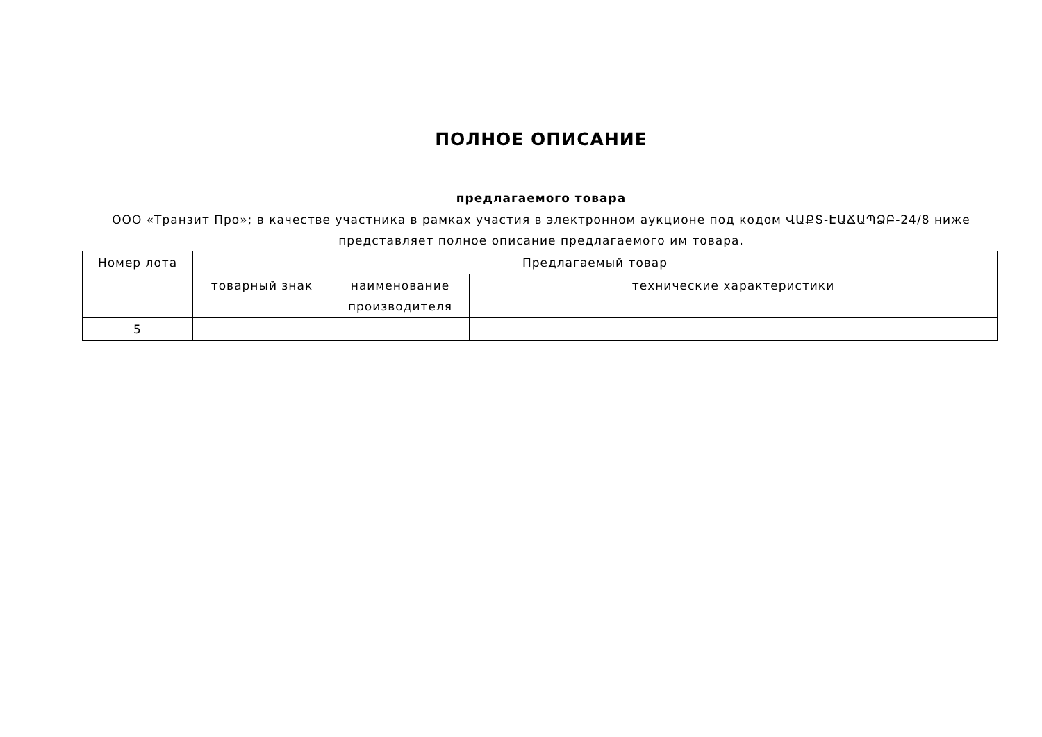ПОЛНОЕ ОПИСАНИЕ
предлагаемого товара
ООО «Транзит Про»; в качестве участника в рамках участия в электронном аукционе под кодом ՎԱՔՏ-ԷԱՃԱՊՁԲ-24/8 ниже представляет полное описание предлагаемого им товара.
| Номер лота | Предлагаемый товар | | |
| | товарный знак | наименование производителя | технические характеристики |
| 5 | | | |